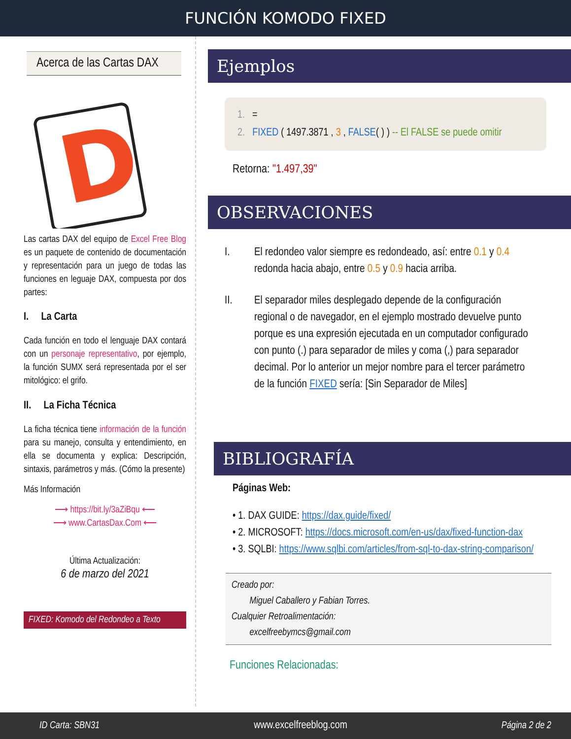FUNCIÓN KOMODO FIXED
Acerca de las Cartas DAX
D
Las cartas DAX del equipo de Excel Free Blog es un paquete de contenido de documentación y representación para un juego de todas las funciones en leguaje DAX, compuesta por dos partes:
I. La Carta
Cada función en todo el lenguaje DAX contará con un personaje representativo, por ejemplo, la función SUMX será representada por el ser mitológico: el grifo.
II. La Ficha Técnica
La ficha técnica tiene información de la función para su manejo, consulta y entendimiento, en ella se documenta y explica: Descripción, sintaxis, parámetros y más. (Cómo la presente)
Más Información
⟶ https://bit.ly/3aZiBqu ⟵
⟶ www.CartasDax.Com ⟵
Última Actualización:
6 de marzo del 2021
FIXED: Komodo del Redondeo a Texto
Ejemplos
1. =
2. FIXED ( 1497.3871 , 3 , FALSE( ) ) -- El FALSE se puede omitir
Retorna: "1.497,39"
OBSERVACIONES
I. El redondeo valor siempre es redondeado, así: entre 0.1 y 0.4 redonda hacia abajo, entre 0.5 y 0.9 hacia arriba.
II. El separador miles desplegado depende de la configuración regional o de navegador, en el ejemplo mostrado devuelve punto porque es una expresión ejecutada en un computador configurado con punto (.) para separador de miles y coma (,) para separador decimal. Por lo anterior un mejor nombre para el tercer parámetro de la función FIXED sería: [Sin Separador de Miles]
BIBLIOGRAFÍA
Páginas Web:
• 1. DAX GUIDE: https://dax.guide/fixed/
• 2. MICROSOFT: https://docs.microsoft.com/en-us/dax/fixed-function-dax
• 3. SQLBI: https://www.sqlbi.com/articles/from-sql-to-dax-string-comparison/
Creado por:
Miguel Caballero y Fabian Torres.
Cualquier Retroalimentación:
excelfreebymcs@gmail.com
Funciones Relacionadas:
ID Carta: SBN31 www.excelfreeblog.com Página 2 de 2